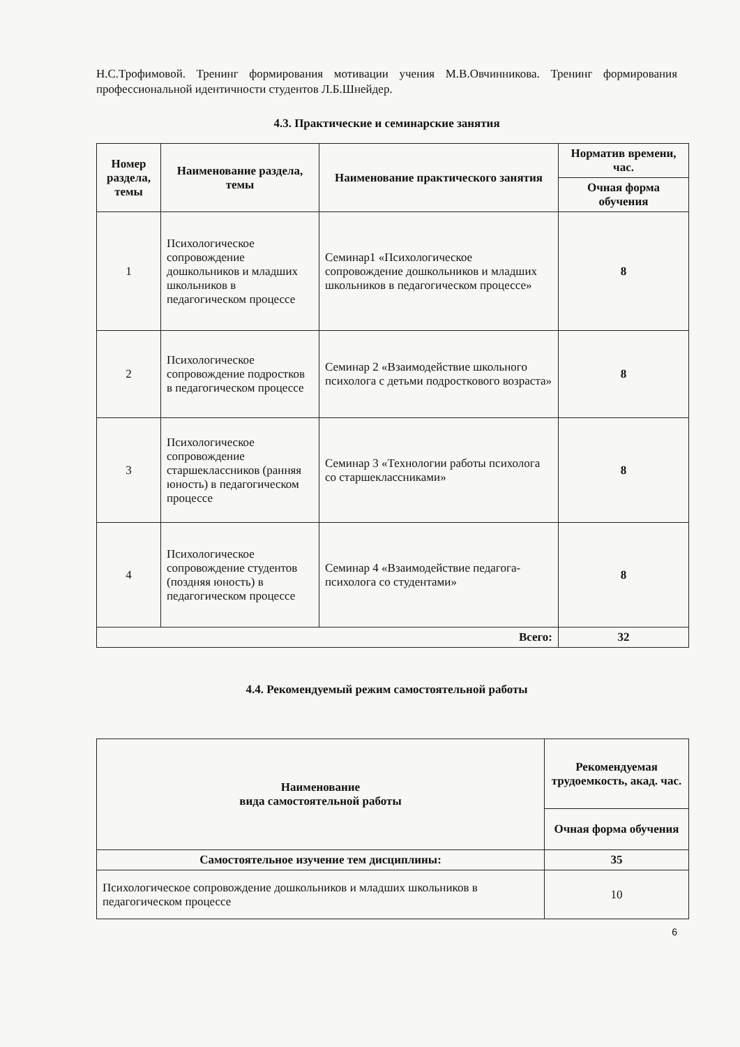Н.С.Трофимовой. Тренинг формирования мотивации учения М.В.Овчинникова. Тренинг формирования профессиональной идентичности студентов Л.Б.Шнейдер.
4.3. Практические и семинарские занятия
| Номер раздела, темы | Наименование раздела, темы | Наименование практического занятия | Норматив времени, час. |
| --- | --- | --- | --- |
| | | | Очная форма обучения |
| 1 | Психологическое сопровождение дошкольников и младших школьников в педагогическом процессе | Семинар1 «Психологическое сопровождение дошкольников и младших школьников в педагогическом процессе» | 8 |
| 2 | Психологическое сопровождение подростков в педагогическом процессе | Семинар 2 «Взаимодействие школьного психолога с детьми подросткового возраста» | 8 |
| 3 | Психологическое сопровождение старшеклассников (ранняя юность) в педагогическом процессе | Семинар 3 «Технологии работы психолога со старшеклассниками» | 8 |
| 4 | Психологическое сопровождение студентов (поздняя юность) в педагогическом процессе | Семинар 4 «Взаимодействие педагога-психолога со студентами» | 8 |
| Всего: | | | 32 |
4.4. Рекомендуемый режим самостоятельной работы
| Наименование вида самостоятельной работы | Рекомендуемая трудоемкость, акад. час. |
| --- | --- |
| | Очная форма обучения |
| Самостоятельное изучение тем дисциплины: | 35 |
| Психологическое сопровождение дошкольников и младших школьников в педагогическом процессе | 10 |
6